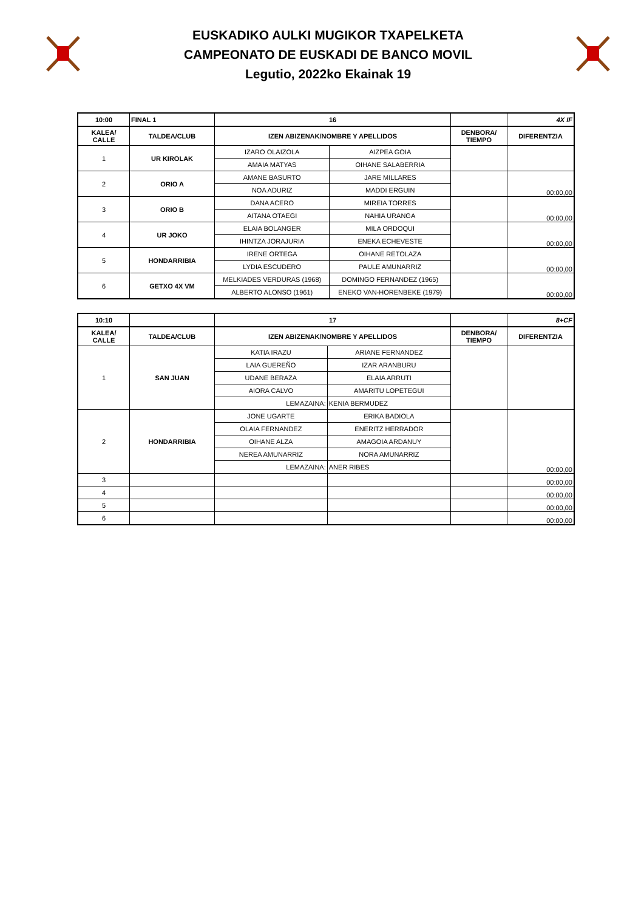EUSKADIKO AULKI MUGIKOR TXAPELKETA
CAMPEONATO DE EUSKADI DE BANCO MOVIL
Legutio, 2022ko Ekainak 19
| 10:00 | FINAL 1 | 16 | | | 4X IF |
| KALEA/ CALLE | TALDEA/CLUB | IZEN ABIZENAK/NOMBRE Y APELLIDOS | | DENBORA/ TIEMPO | DIFERENTZIA |
| 1 | UR KIROLAK | IZARO OLAIZOLA | AIZPEA GOIA | | |
| | | AMAIA MATYAS | OIHANE SALABERRIA | | |
| 2 | ORIO A | AMANE BASURTO | JARE MILLARES | | 00:00,00 |
| | | NOA ADURIZ | MADDI ERGUIN | | |
| 3 | ORIO B | DANA ACERO | MIREIA TORRES | | 00:00,00 |
| | | AITANA OTAEGI | NAHIA URANGA | | |
| 4 | UR JOKO | ELAIA BOLANGER | MILA ORDOQUI | | 00:00,00 |
| | | IHINTZA JORAJURIA | ENEKA ECHEVESTE | | |
| 5 | HONDARRIBIA | IRENE ORTEGA | OIHANE RETOLAZA | | 00:00,00 |
| | | LYDIA ESCUDERO | PAULE AMUNARRIZ | | |
| 6 | GETXO 4X VM | MELKIADES VERDURAS (1968) | DOMINGO FERNANDEZ (1965) | | 00:00,00 |
| | | ALBERTO ALONSO (1961) | ENEKO VAN-HORENBEKE (1979) | | |
| 10:10 | | 17 | | | 8+CF |
| KALEA/ CALLE | TALDEA/CLUB | IZEN ABIZENAK/NOMBRE Y APELLIDOS | | DENBORA/ TIEMPO | DIFERENTZIA |
| 1 | SAN JUAN | KATIA IRAZU | ARIANE FERNANDEZ | | |
| | | LAIA GUEREÑO | IZAR ARANBURU | | |
| | | UDANE BERAZA | ELAIA ARRUTI | | |
| | | AIORA CALVO | AMARITU LOPETEGUI | | |
| | | LEMAZAINA: | KENIA BERMUDEZ | | |
| 2 | HONDARRIBIA | JONE UGARTE | ERIKA BADIOLA | | 00:00,00 |
| | | OLAIA FERNANDEZ | ENERITZ HERRADOR | | |
| | | OIHANE ALZA | AMAGOIA ARDANUY | | |
| | | NEREA AMUNARRIZ | NORA AMUNARRIZ | | |
| | | LEMAZAINA: | ANER RIBES | | |
| 3 | | | | | 00:00,00 |
| 4 | | | | | 00:00,00 |
| 5 | | | | | 00:00,00 |
| 6 | | | | | 00:00,00 |